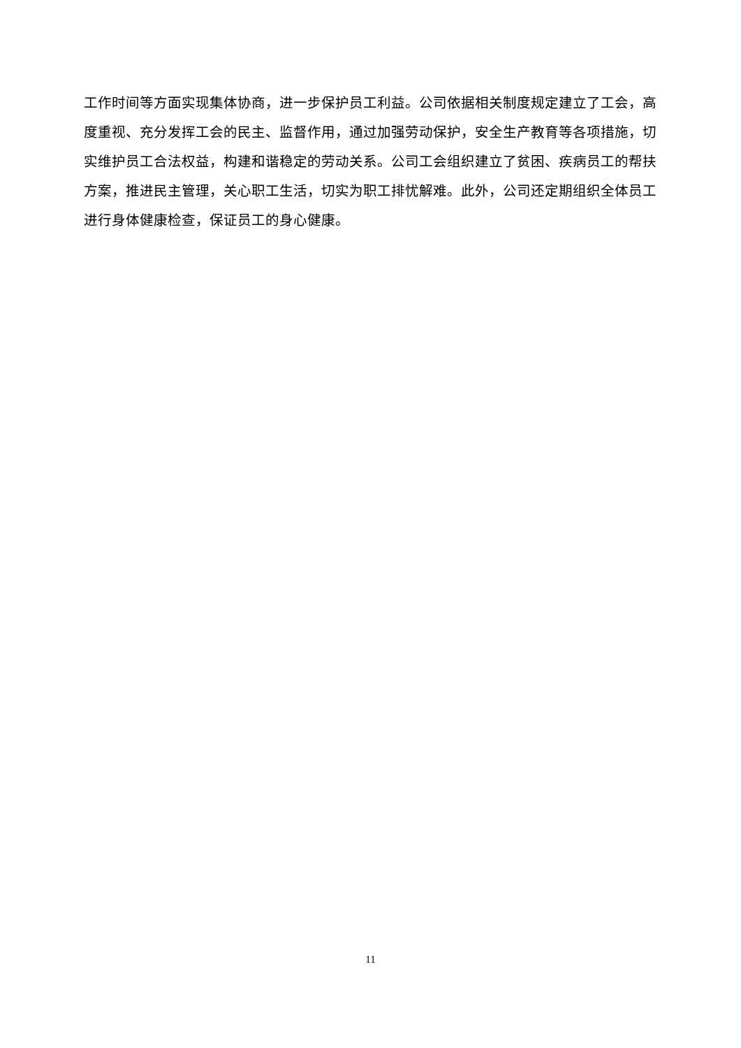工作时间等方面实现集体协商，进一步保护员工利益。公司依据相关制度规定建立了工会，高度重视、充分发挥工会的民主、监督作用，通过加强劳动保护，安全生产教育等各项措施，切实维护员工合法权益，构建和谐稳定的劳动关系。公司工会组织建立了贫困、疾病员工的帮扶方案，推进民主管理，关心职工生活，切实为职工排忧解难。此外，公司还定期组织全体员工进行身体健康检查，保证员工的身心健康。
11